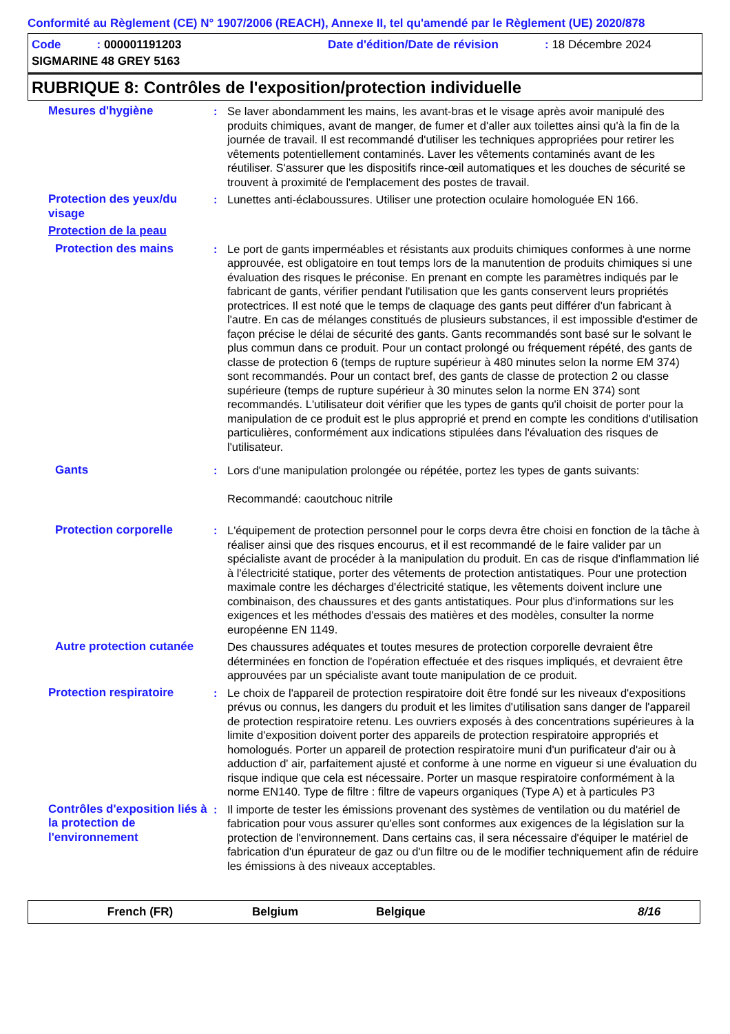Conformité au Règlement (CE) N° 1907/2006 (REACH), Annexe II, tel qu'amendé par le Règlement (UE) 2020/878
Code : 000001191203 Date d'édition/Date de révision: 18 Décembre 2024
SIGMARINE 48 GREY 5163
RUBRIQUE 8: Contrôles de l'exposition/protection individuelle
Mesures d'hygiène : Se laver abondamment les mains, les avant-bras et le visage après avoir manipulé des produits chimiques, avant de manger, de fumer et d'aller aux toilettes ainsi qu'à la fin de la journée de travail. Il est recommandé d'utiliser les techniques appropriées pour retirer les vêtements potentiellement contaminés. Laver les vêtements contaminés avant de les réutiliser. S'assurer que les dispositifs rince-œil automatiques et les douches de sécurité se trouvent à proximité de l'emplacement des postes de travail.
Protection des yeux/du visage
: Lunettes anti-éclaboussures. Utiliser une protection oculaire homologuée EN 166.
Protection de la peau
Protection des mains : Le port de gants imperméables et résistants aux produits chimiques conformes à une norme approuvée, est obligatoire en tout temps lors de la manutention de produits chimiques si une évaluation des risques le préconise. En prenant en compte les paramètres indiqués par le fabricant de gants, vérifier pendant l'utilisation que les gants conservent leurs propriétés protectrices. Il est noté que le temps de claquage des gants peut différer d'un fabricant à l'autre. En cas de mélanges constitués de plusieurs substances, il est impossible d'estimer de façon précise le délai de sécurité des gants. Gants recommandés sont basé sur le solvant le plus commun dans ce produit. Pour un contact prolongé ou fréquement répété, des gants de classe de protection 6 (temps de rupture supérieur à 480 minutes selon la norme EM 374) sont recommandés. Pour un contact bref, des gants de classe de protection 2 ou classe supérieure (temps de rupture supérieur à 30 minutes selon la norme EN 374) sont recommandés. L'utilisateur doit vérifier que les types de gants qu'il choisit de porter pour la manipulation de ce produit est le plus approprié et prend en compte les conditions d'utilisation particulières, conformément aux indications stipulées dans l'évaluation des risques de l'utilisateur.
Gants : Lors d'une manipulation prolongée ou répétée, portez les types de gants suivants:
Recommandé: caoutchouc nitrile
Protection corporelle : L'équipement de protection personnel pour le corps devra être choisi en fonction de la tâche à réaliser ainsi que des risques encourus, et il est recommandé de le faire valider par un spécialiste avant de procéder à la manipulation du produit. En cas de risque d'inflammation lié à l'électricité statique, porter des vêtements de protection antistatiques. Pour une protection maximale contre les décharges d'électricité statique, les vêtements doivent inclure une combinaison, des chaussures et des gants antistatiques. Pour plus d'informations sur les exigences et les méthodes d'essais des matières et des modèles, consulter la norme européenne EN 1149.
Autre protection cutanée
Des chaussures adéquates et toutes mesures de protection corporelle devraient être déterminées en fonction de l'opération effectuée et des risques impliqués, et devraient être approuvées par un spécialiste avant toute manipulation de ce produit.
Protection respiratoire : Le choix de l'appareil de protection respiratoire doit être fondé sur les niveaux d'expositions prévus ou connus, les dangers du produit et les limites d'utilisation sans danger de l'appareil de protection respiratoire retenu. Les ouvriers exposés à des concentrations supérieures à la limite d'exposition doivent porter des appareils de protection respiratoire appropriés et homologués. Porter un appareil de protection respiratoire muni d'un purificateur d'air ou à adduction d' air, parfaitement ajusté et conforme à une norme en vigueur si une évaluation du risque indique que cela est nécessaire. Porter un masque respiratoire conformément à la norme EN140. Type de filtre : filtre de vapeurs organiques (Type A) et à particules P3
Contrôles d'exposition liés à la protection de l'environnement
: Il importe de tester les émissions provenant des systèmes de ventilation ou du matériel de fabrication pour vous assurer qu'elles sont conformes aux exigences de la législation sur la protection de l'environnement. Dans certains cas, il sera nécessaire d'équiper le matériel de fabrication d'un épurateur de gaz ou d'un filtre ou de le modifier techniquement afin de réduire les émissions à des niveaux acceptables.
French (FR) Belgium Belgique 8/16